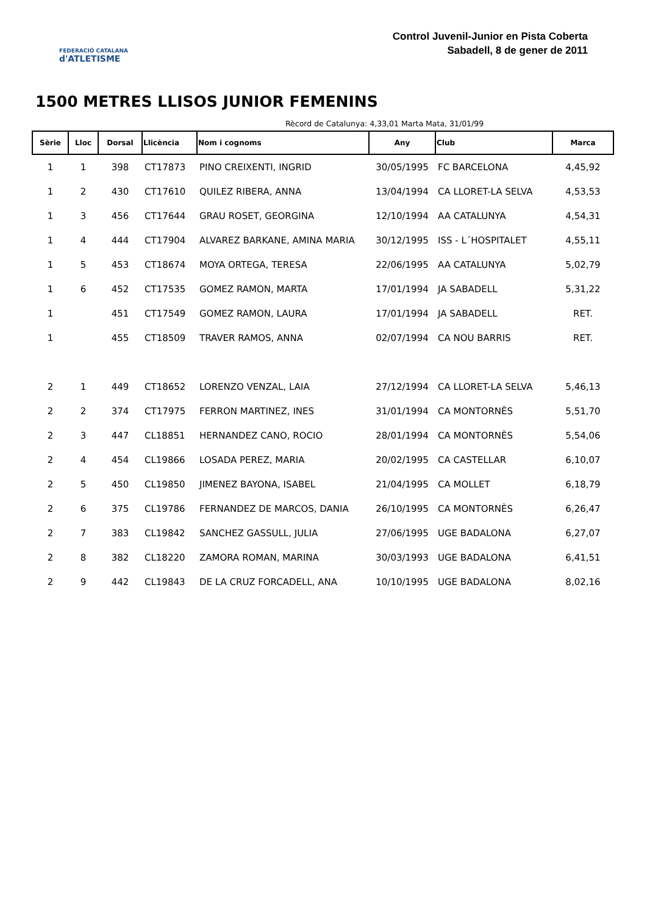FEDERACIÓ CATALANA
d'ATLETISME
Control Juvenil-Junior en Pista Coberta
Sabadell, 8 de gener de 2011
1500 METRES LLISOS JUNIOR FEMENINS
Rècord de Catalunya: 4,33,01 Marta Mata, 31/01/99
| Sèrie | Lloc | Dorsal | Llicència | Nom i cognoms | Any | Club | Marca |
| --- | --- | --- | --- | --- | --- | --- | --- |
| 1 | 1 | 398 | CT17873 | PINO CREIXENTI, INGRID | 30/05/1995 | FC BARCELONA | 4,45,92 |
| 1 | 2 | 430 | CT17610 | QUILEZ RIBERA, ANNA | 13/04/1994 | CA LLORET-LA SELVA | 4,53,53 |
| 1 | 3 | 456 | CT17644 | GRAU ROSET, GEORGINA | 12/10/1994 | AA CATALUNYA | 4,54,31 |
| 1 | 4 | 444 | CT17904 | ALVAREZ BARKANE, AMINA MARIA | 30/12/1995 | ISS - L´HOSPITALET | 4,55,11 |
| 1 | 5 | 453 | CT18674 | MOYA ORTEGA, TERESA | 22/06/1995 | AA CATALUNYA | 5,02,79 |
| 1 | 6 | 452 | CT17535 | GOMEZ RAMON, MARTA | 17/01/1994 | JA SABADELL | 5,31,22 |
| 1 | | 451 | CT17549 | GOMEZ RAMON, LAURA | 17/01/1994 | JA SABADELL | RET. |
| 1 | | 455 | CT18509 | TRAVER RAMOS, ANNA | 02/07/1994 | CA NOU BARRIS | RET. |
| 2 | 1 | 449 | CT18652 | LORENZO VENZAL, LAIA | 27/12/1994 | CA LLORET-LA SELVA | 5,46,13 |
| 2 | 2 | 374 | CT17975 | FERRON MARTINEZ, INES | 31/01/1994 | CA MONTORNÈS | 5,51,70 |
| 2 | 3 | 447 | CL18851 | HERNANDEZ CANO, ROCIO | 28/01/1994 | CA MONTORNÈS | 5,54,06 |
| 2 | 4 | 454 | CL19866 | LOSADA PEREZ, MARIA | 20/02/1995 | CA CASTELLAR | 6,10,07 |
| 2 | 5 | 450 | CL19850 | JIMENEZ BAYONA, ISABEL | 21/04/1995 | CA MOLLET | 6,18,79 |
| 2 | 6 | 375 | CL19786 | FERNANDEZ DE MARCOS, DANIA | 26/10/1995 | CA MONTORNÈS | 6,26,47 |
| 2 | 7 | 383 | CL19842 | SANCHEZ GASSULL, JULIA | 27/06/1995 | UGE BADALONA | 6,27,07 |
| 2 | 8 | 382 | CL18220 | ZAMORA ROMAN, MARINA | 30/03/1993 | UGE BADALONA | 6,41,51 |
| 2 | 9 | 442 | CL19843 | DE LA CRUZ FORCADELL, ANA | 10/10/1995 | UGE BADALONA | 8,02,16 |